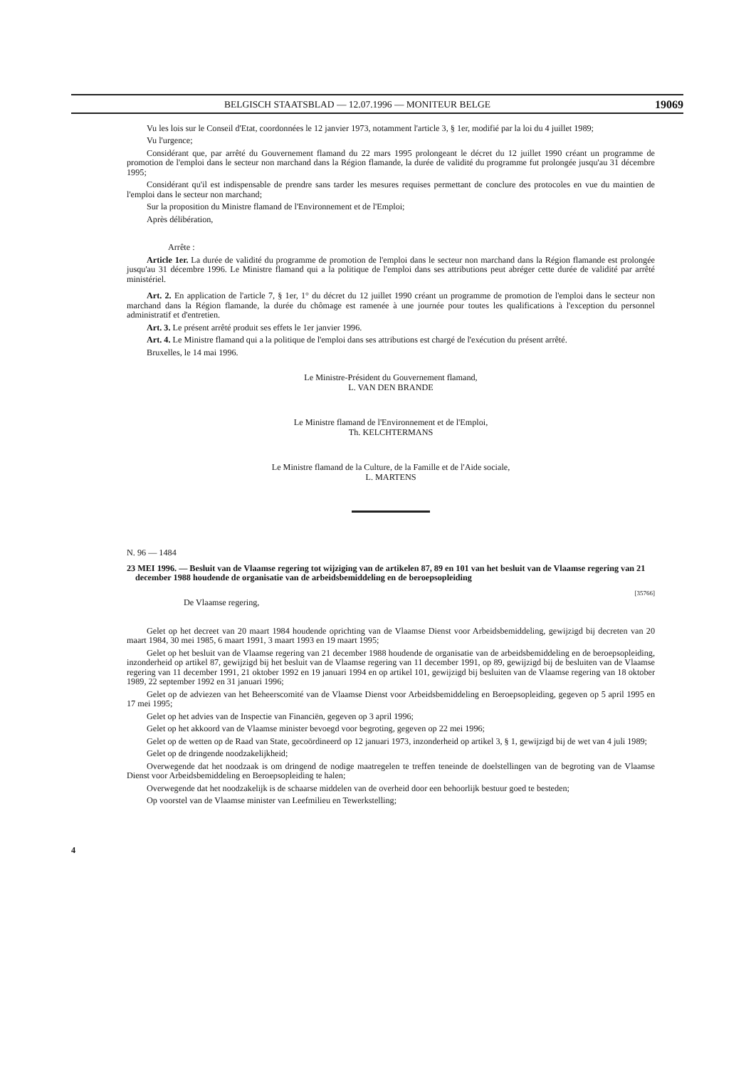BELGISCH STAATSBLAD — 12.07.1996 — MONITEUR BELGE 19069
Vu les lois sur le Conseil d'Etat, coordonnées le 12 janvier 1973, notamment l'article 3, § 1er, modifié par la loi du 4 juillet 1989;
Vu l'urgence;
Considérant que, par arrêté du Gouvernement flamand du 22 mars 1995 prolongeant le décret du 12 juillet 1990 créant un programme de promotion de l'emploi dans le secteur non marchand dans la Région flamande, la durée de validité du programme fut prolongée jusqu'au 31 décembre 1995;
Considérant qu'il est indispensable de prendre sans tarder les mesures requises permettant de conclure des protocoles en vue du maintien de l'emploi dans le secteur non marchand;
Sur la proposition du Ministre flamand de l'Environnement et de l'Emploi;
Après délibération,
Arrête :
Article 1er. La durée de validité du programme de promotion de l'emploi dans le secteur non marchand dans la Région flamande est prolongée jusqu'au 31 décembre 1996. Le Ministre flamand qui a la politique de l'emploi dans ses attributions peut abréger cette durée de validité par arrêté ministériel.
Art. 2. En application de l'article 7, § 1er, 1° du décret du 12 juillet 1990 créant un programme de promotion de l'emploi dans le secteur non marchand dans la Région flamande, la durée du chômage est ramenée à une journée pour toutes les qualifications à l'exception du personnel administratif et d'entretien.
Art. 3. Le présent arrêté produit ses effets le 1er janvier 1996.
Art. 4. Le Ministre flamand qui a la politique de l'emploi dans ses attributions est chargé de l'exécution du présent arrêté.
Bruxelles, le 14 mai 1996.
Le Ministre-Président du Gouvernement flamand,
L. VAN DEN BRANDE
Le Ministre flamand de l'Environnement et de l'Emploi,
Th. KELCHTERMANS
Le Ministre flamand de la Culture, de la Famille et de l'Aide sociale,
L. MARTENS
N. 96 — 1484
23 MEI 1996. — Besluit van de Vlaamse regering tot wijziging van de artikelen 87, 89 en 101 van het besluit van de Vlaamse regering van 21 december 1988 houdende de organisatie van de arbeidsbemiddeling en de beroepsopleiding
[35766]
De Vlaamse regering,
Gelet op het decreet van 20 maart 1984 houdende oprichting van de Vlaamse Dienst voor Arbeidsbemiddeling, gewijzigd bij decreten van 20 maart 1984, 30 mei 1985, 6 maart 1991, 3 maart 1993 en 19 maart 1995;
Gelet op het besluit van de Vlaamse regering van 21 december 1988 houdende de organisatie van de arbeidsbemiddeling en de beroepsopleiding, inzonderheid op artikel 87, gewijzigd bij het besluit van de Vlaamse regering van 11 december 1991, op 89, gewijzigd bij de besluiten van de Vlaamse regering van 11 december 1991, 21 oktober 1992 en 19 januari 1994 en op artikel 101, gewijzigd bij besluiten van de Vlaamse regering van 18 oktober 1989, 22 september 1992 en 31 januari 1996;
Gelet op de adviezen van het Beheerscomité van de Vlaamse Dienst voor Arbeidsbemiddeling en Beroepsopleiding, gegeven op 5 april 1995 en 17 mei 1995;
Gelet op het advies van de Inspectie van Financiën, gegeven op 3 april 1996;
Gelet op het akkoord van de Vlaamse minister bevoegd voor begroting, gegeven op 22 mei 1996;
Gelet op de wetten op de Raad van State, gecoördineerd op 12 januari 1973, inzonderheid op artikel 3, § 1, gewijzigd bij de wet van 4 juli 1989;
Gelet op de dringende noodzakelijkheid;
Overwegende dat het noodzaak is om dringend de nodige maatregelen te treffen teneinde de doelstellingen van de begroting van de Vlaamse Dienst voor Arbeidsbemiddeling en Beroepsopleiding te halen;
Overwegende dat het noodzakelijk is de schaarse middelen van de overheid door een behoorlijk bestuur goed te besteden;
Op voorstel van de Vlaamse minister van Leefmilieu en Tewerkstelling;
4